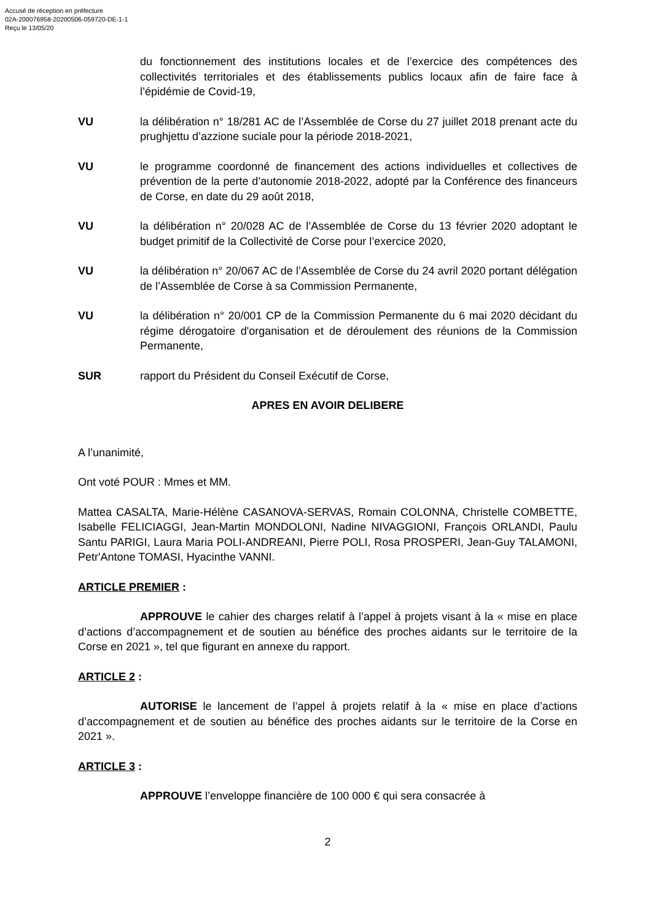Accusé de réception en préfecture
02A-200076958-20200506-059720-DE-1-1
Reçu le 13/05/20
du fonctionnement des institutions locales et de l’exercice des compétences des collectivités territoriales et des établissements publics locaux afin de faire face à l’épidémie de Covid-19,
VU la délibération n° 18/281 AC de l’Assemblée de Corse du 27 juillet 2018 prenant acte du prughjettu d’azzione suciale pour la période 2018-2021,
VU le programme coordonné de financement des actions individuelles et collectives de prévention de la perte d’autonomie 2018-2022, adopté par la Conférence des financeurs de Corse, en date du 29 août 2018,
VU la délibération n° 20/028 AC de l’Assemblée de Corse du 13 février 2020 adoptant le budget primitif de la Collectivité de Corse pour l’exercice 2020,
VU la délibération n° 20/067 AC de l’Assemblée de Corse du 24 avril 2020 portant délégation de l’Assemblée de Corse à sa Commission Permanente,
VU la délibération n° 20/001 CP de la Commission Permanente du 6 mai 2020 décidant du régime dérogatoire d'organisation et de déroulement des réunions de la Commission Permanente,
SUR rapport du Président du Conseil Exécutif de Corse,
APRES EN AVOIR DELIBERE
A l’unanimité,
Ont voté POUR : Mmes et MM.
Mattea CASALTA, Marie-Hélène CASANOVA-SERVAS, Romain COLONNA, Christelle COMBETTE, Isabelle FELICIAGGI, Jean-Martin MONDOLONI, Nadine NIVAGGIONI, François ORLANDI, Paulu Santu PARIGI, Laura Maria POLI-ANDREANI, Pierre POLI, Rosa PROSPERI, Jean-Guy TALAMONI, Petr'Antone TOMASI, Hyacinthe VANNI.
ARTICLE PREMIER :
APPROUVE le cahier des charges relatif à l’appel à projets visant à la « mise en place d’actions d’accompagnement et de soutien au bénéfice des proches aidants sur le territoire de la Corse en 2021 », tel que figurant en annexe du rapport.
ARTICLE 2 :
AUTORISE le lancement de l’appel à projets relatif à la « mise en place d’actions d’accompagnement et de soutien au bénéfice des proches aidants sur le territoire de la Corse en 2021 ».
ARTICLE 3 :
APPROUVE l’enveloppe financière de 100 000 € qui sera consacrée à
2